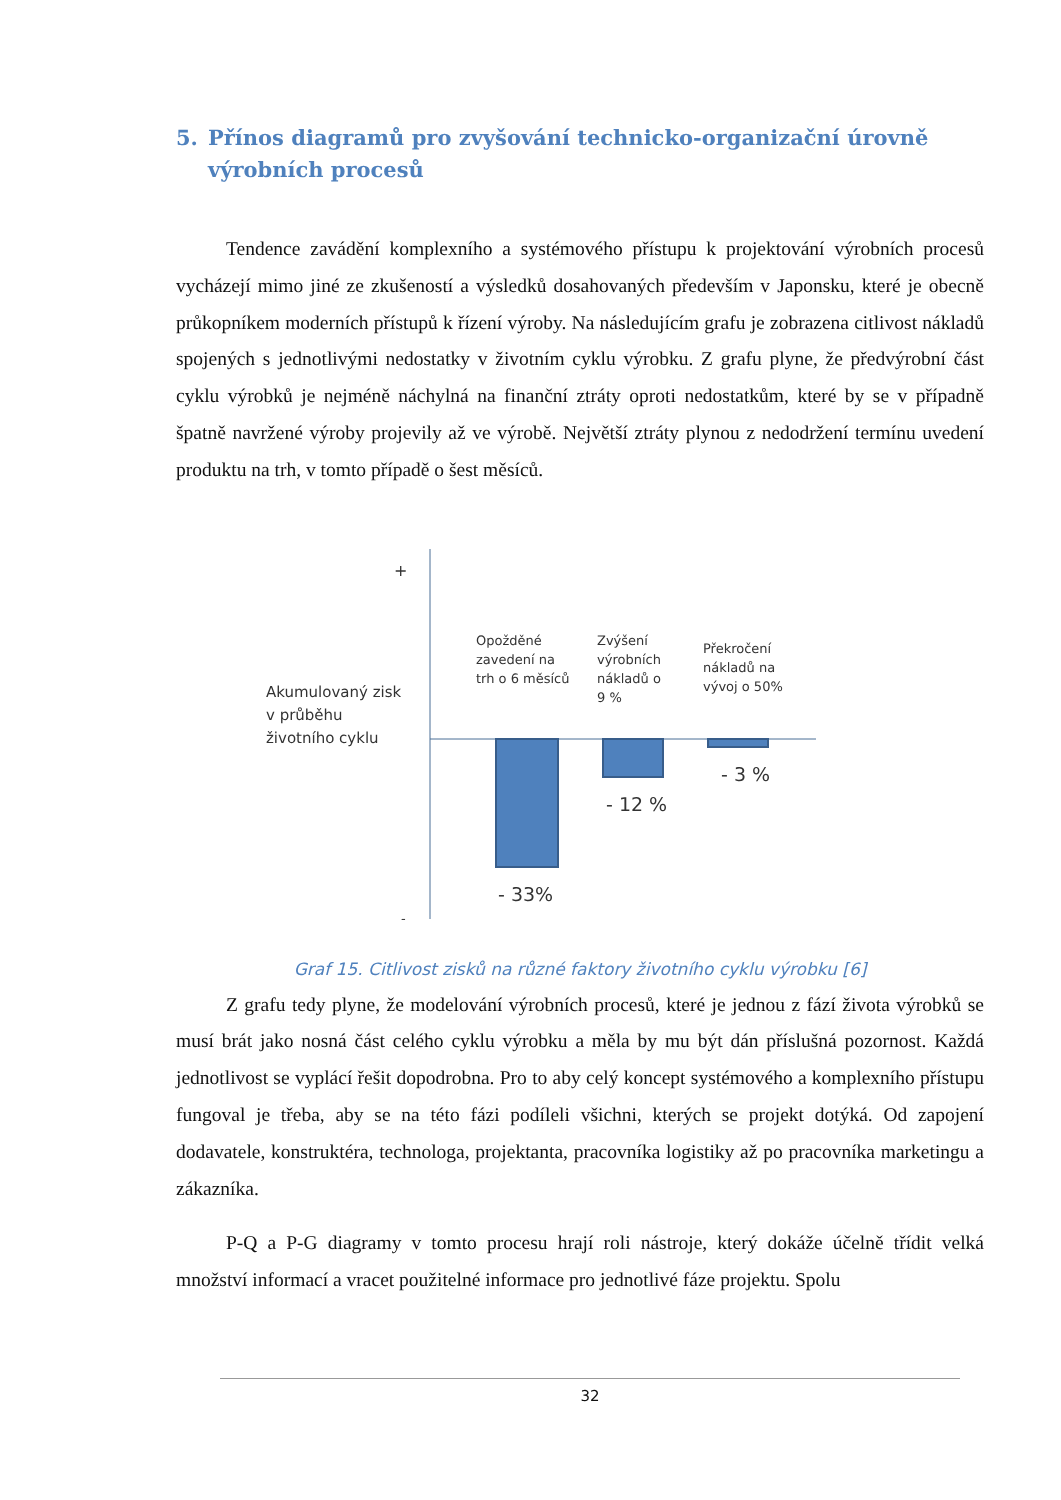5. Přínos diagramů pro zvyšování technicko-organizační úrovně výrobních procesů
Tendence zavádění komplexního a systémového přístupu k projektování výrobních procesů vycházejí mimo jiné ze zkušeností a výsledků dosahovaných především v Japonsku, které je obecně průkopníkem moderních přístupů k řízení výroby. Na následujícím grafu je zobrazena citlivost nákladů spojených s jednotlivými nedostatky v životním cyklu výrobku. Z grafu plyne, že předvýrobní část cyklu výrobků je nejméně náchylná na finanční ztráty oproti nedostatkům, které by se v případně špatně navržené výroby projevily až ve výrobě. Největší ztráty plynou z nedodržení termínu uvedení produktu na trh, v tomto případě o šest měsíců.
+
Akumulovaný zisk
v průběhu
životního cyklu
Opožděné
zavedení na
trh o 6 měsíců
Zvýšení
výrobních
nákladů o
9 %
Překročení
nákladů na
vývoj o 50%
- 3 %
- 12 %
- 33%
-
Graf 15. Citlivost zisků na různé faktory životního cyklu výrobku [6]
Z grafu tedy plyne, že modelování výrobních procesů, které je jednou z fází života výrobků se musí brát jako nosná část celého cyklu výrobku a měla by mu být dán příslušná pozornost. Každá jednotlivost se vyplácí řešit dopodrobna. Pro to aby celý koncept systémového a komplexního přístupu fungoval je třeba, aby se na této fázi podíleli všichni, kterých se projekt dotýká. Od zapojení dodavatele, konstruktéra, technologa, projektanta, pracovníka logistiky až po pracovníka marketingu a zákazníka.
P-Q a P-G diagramy v tomto procesu hrají roli nástroje, který dokáže účelně třídit velká množství informací a vracet použitelné informace pro jednotlivé fáze projektu. Spolu
32